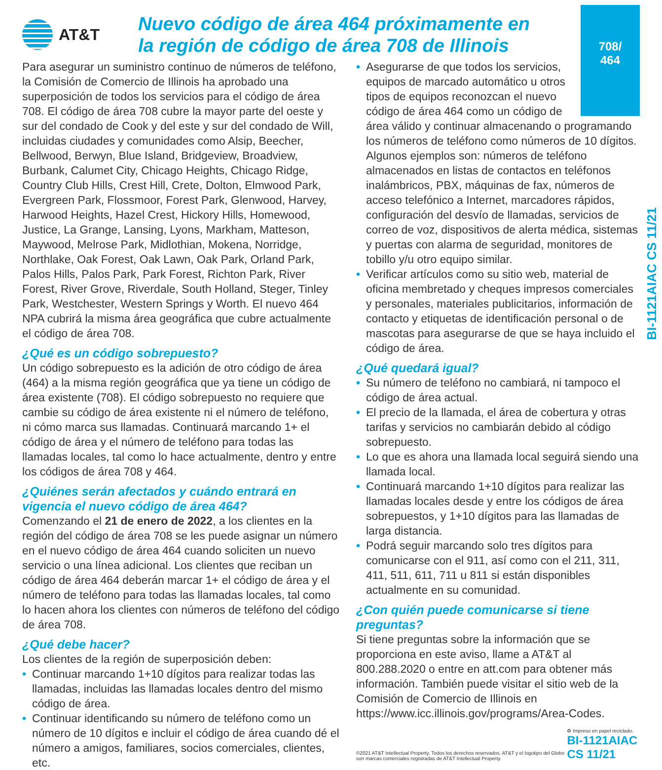AT&T
Nuevo código de área 464 próximamente en la región de código de área 708 de Illinois
Para asegurar un suministro continuo de números de teléfono, la Comisión de Comercio de Illinois ha aprobado una superposición de todos los servicios para el código de área 708. El código de área 708 cubre la mayor parte del oeste y sur del condado de Cook y del este y sur del condado de Will, incluidas ciudades y comunidades como Alsip, Beecher, Bellwood, Berwyn, Blue Island, Bridgeview, Broadview, Burbank, Calumet City, Chicago Heights, Chicago Ridge, Country Club Hills, Crest Hill, Crete, Dolton, Elmwood Park, Evergreen Park, Flossmoor, Forest Park, Glenwood, Harvey, Harwood Heights, Hazel Crest, Hickory Hills, Homewood, Justice, La Grange, Lansing, Lyons, Markham, Matteson, Maywood, Melrose Park, Midlothian, Mokena, Norridge, Northlake, Oak Forest, Oak Lawn, Oak Park, Orland Park, Palos Hills, Palos Park, Park Forest, Richton Park, River Forest, River Grove, Riverdale, South Holland, Steger, Tinley Park, Westchester, Western Springs y Worth. El nuevo 464 NPA cubrirá la misma área geográfica que cubre actualmente el código de área 708.
¿Qué es un código sobrepuesto?
Un código sobrepuesto es la adición de otro código de área (464) a la misma región geográfica que ya tiene un código de área existente (708). El código sobrepuesto no requiere que cambie su código de área existente ni el número de teléfono, ni cómo marca sus llamadas. Continuará marcando 1+ el código de área y el número de teléfono para todas las llamadas locales, tal como lo hace actualmente, dentro y entre los códigos de área 708 y 464.
¿Quiénes serán afectados y cuándo entrará en vigencia el nuevo código de área 464?
Comenzando el 21 de enero de 2022, a los clientes en la región del código de área 708 se les puede asignar un número en el nuevo código de área 464 cuando soliciten un nuevo servicio o una línea adicional. Los clientes que reciban un código de área 464 deberán marcar 1+ el código de área y el número de teléfono para todas las llamadas locales, tal como lo hacen ahora los clientes con números de teléfono del código de área 708.
¿Qué debe hacer?
Los clientes de la región de superposición deben:
• Continuar marcando 1+10 dígitos para realizar todas las llamadas, incluidas las llamadas locales dentro del mismo código de área.
• Continuar identificando su número de teléfono como un número de 10 dígitos e incluir el código de área cuando dé el número a amigos, familiares, socios comerciales, clientes, etc.
708/
464
• Asegurarse de que todos los servicios, equipos de marcado automático u otros tipos de equipos reconozcan el nuevo código de área 464 como un código de área válido y continuar almacenando o programando los números de teléfono como números de 10 dígitos. Algunos ejemplos son: números de teléfono almacenados en listas de contactos en teléfonos inalámbricos, PBX, máquinas de fax, números de acceso telefónico a Internet, marcadores rápidos, configuración del desvío de llamadas, servicios de correo de voz, dispositivos de alerta médica, sistemas y puertas con alarma de seguridad, monitores de tobillo y/u otro equipo similar.
• Verificar artículos como su sitio web, material de oficina membretado y cheques impresos comerciales y personales, materiales publicitarios, información de contacto y etiquetas de identificación personal o de mascotas para asegurarse de que se haya incluido el código de área.
¿Qué quedará igual?
• Su número de teléfono no cambiará, ni tampoco el código de área actual.
• El precio de la llamada, el área de cobertura y otras tarifas y servicios no cambiarán debido al código sobrepuesto.
• Lo que es ahora una llamada local seguirá siendo una llamada local.
• Continuará marcando 1+10 dígitos para realizar las llamadas locales desde y entre los códigos de área sobrepuestos, y 1+10 dígitos para las llamadas de larga distancia.
• Podrá seguir marcando solo tres dígitos para comunicarse con el 911, así como con el 211, 311, 411, 511, 611, 711 u 811 si están disponibles actualmente en su comunidad.
¿Con quién puede comunicarse si tiene preguntas?
Si tiene preguntas sobre la información que se proporciona en este aviso, llame a AT&T al 800.288.2020 o entre en att.com para obtener más información. También puede visitar el sitio web de la Comisión de Comercio de Illinois en https://www.icc.illinois.gov/programs/Area-Codes.
©2021 AT&T Intellectual Property. Todos los derechos reservados. AT&T y el logotipo del Globo son marcas comerciales registradas de AT&T Intellectual Property. ♻ Impreso en papel reciclado.
BI-1121AIAC CS 11/21
BI-1121AIAC CS 11/21